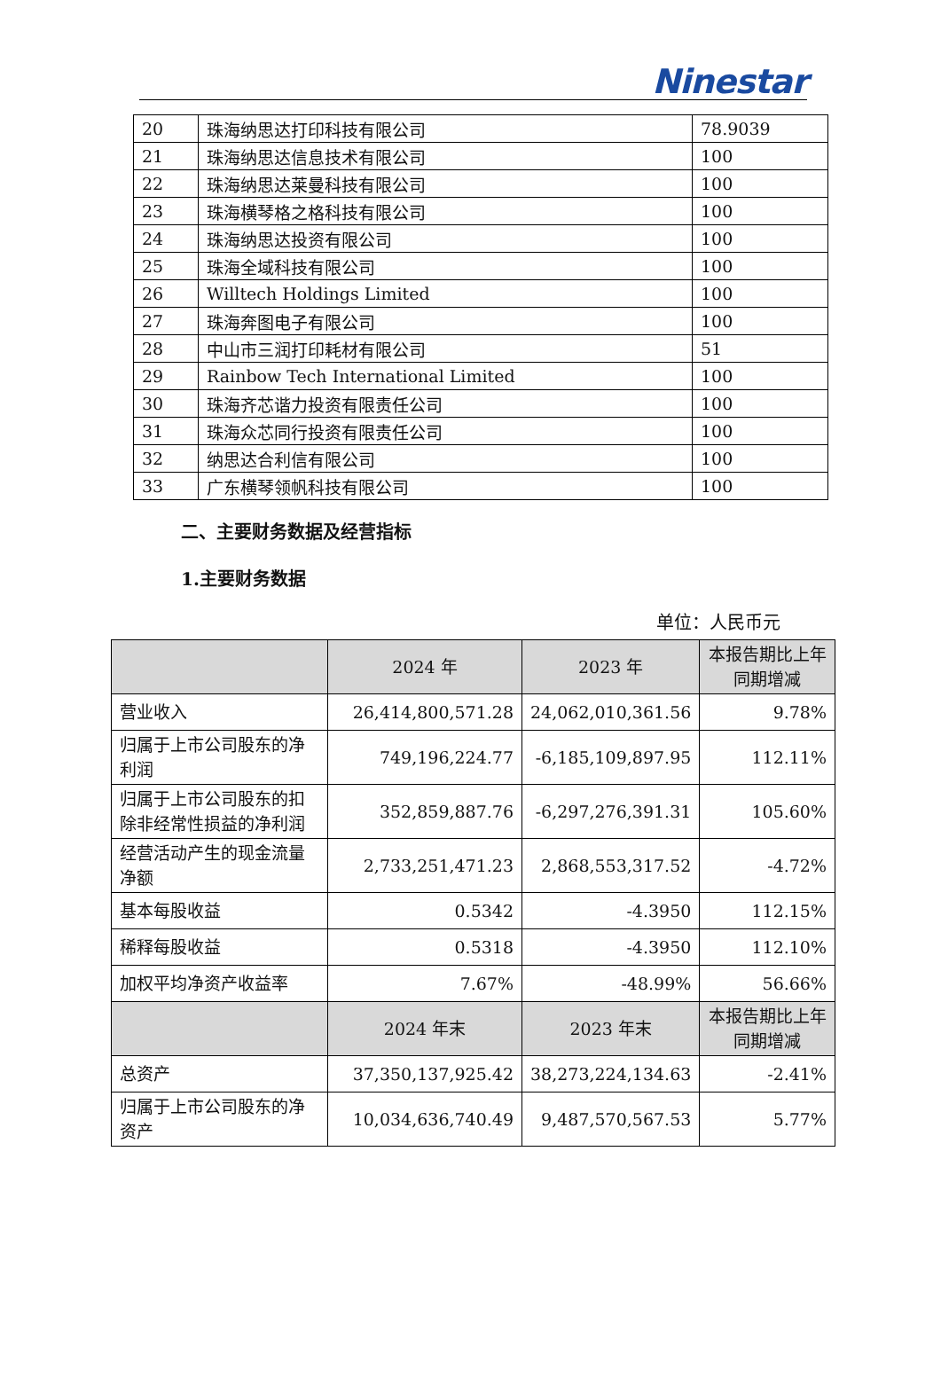Ninestar
| 20 | 珠海纳思达打印科技有限公司 | 78.9039 |
| 21 | 珠海纳思达信息技术有限公司 | 100 |
| 22 | 珠海纳思达莱曼科技有限公司 | 100 |
| 23 | 珠海横琴格之格科技有限公司 | 100 |
| 24 | 珠海纳思达投资有限公司 | 100 |
| 25 | 珠海全域科技有限公司 | 100 |
| 26 | Willtech Holdings Limited | 100 |
| 27 | 珠海奔图电子有限公司 | 100 |
| 28 | 中山市三润打印耗材有限公司 | 51 |
| 29 | Rainbow Tech International Limited | 100 |
| 30 | 珠海齐芯谐力投资有限责任公司 | 100 |
| 31 | 珠海众芯同行投资有限责任公司 | 100 |
| 32 | 纳思达合利信有限公司 | 100 |
| 33 | 广东横琴领帆科技有限公司 | 100 |
二、主要财务数据及经营指标
1.主要财务数据
单位：人民币元
| | 2024 年 | 2023 年 | 本报告期比上年同期增减 |
| --- | --- | --- | --- |
| 营业收入 | 26,414,800,571.28 | 24,062,010,361.56 | 9.78% |
| 归属于上市公司股东的净利润 | 749,196,224.77 | -6,185,109,897.95 | 112.11% |
| 归属于上市公司股东的扣除非经常性损益的净利润 | 352,859,887.76 | -6,297,276,391.31 | 105.60% |
| 经营活动产生的现金流量净额 | 2,733,251,471.23 | 2,868,553,317.52 | -4.72% |
| 基本每股收益 | 0.5342 | -4.3950 | 112.15% |
| 稀释每股收益 | 0.5318 | -4.3950 | 112.10% |
| 加权平均净资产收益率 | 7.67% | -48.99% | 56.66% |
| | 2024 年末 | 2023 年末 | 本报告期比上年同期增减 |
| 总资产 | 37,350,137,925.42 | 38,273,224,134.63 | -2.41% |
| 归属于上市公司股东的净资产 | 10,034,636,740.49 | 9,487,570,567.53 | 5.77% |